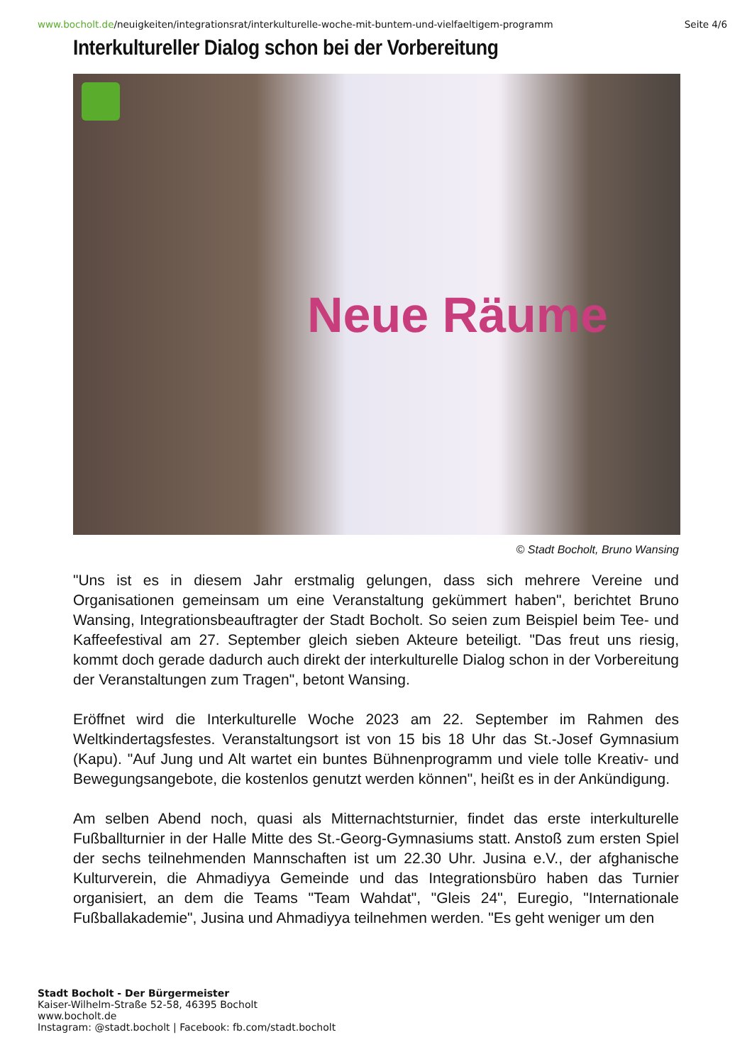www.bocholt.de/neuigkeiten/integrationsrat/interkulturelle-woche-mit-buntem-und-vielfaeltigem-programm
Seite 4/6
Interkultureller Dialog schon bei der Vorbereitung
Neue Räume
© Stadt Bocholt, Bruno Wansing
"Uns ist es in diesem Jahr erstmalig gelungen, dass sich mehrere Vereine und Organisationen gemeinsam um eine Veranstaltung gekümmert haben", berichtet Bruno Wansing, Integrationsbeauftragter der Stadt Bocholt. So seien zum Beispiel beim Tee- und Kaffeefestival am 27. September gleich sieben Akteure beteiligt. "Das freut uns riesig, kommt doch gerade dadurch auch direkt der interkulturelle Dialog schon in der Vorbereitung der Veranstaltungen zum Tragen", betont Wansing.
Eröffnet wird die Interkulturelle Woche 2023 am 22. September im Rahmen des Weltkindertagsfestes. Veranstaltungsort ist von 15 bis 18 Uhr das St.-Josef Gymnasium (Kapu). "Auf Jung und Alt wartet ein buntes Bühnenprogramm und viele tolle Kreativ- und Bewegungsangebote, die kostenlos genutzt werden können", heißt es in der Ankündigung.
Am selben Abend noch, quasi als Mitternachtsturnier, findet das erste interkulturelle Fußballturnier in der Halle Mitte des St.-Georg-Gymnasiums statt. Anstoß zum ersten Spiel der sechs teilnehmenden Mannschaften ist um 22.30 Uhr. Jusina e.V., der afghanische Kulturverein, die Ahmadiyya Gemeinde und das Integrationsbüro haben das Turnier organisiert, an dem die Teams "Team Wahdat", "Gleis 24", Euregio, "Internationale Fußballakademie", Jusina und Ahmadiyya teilnehmen werden. "Es geht weniger um den
Stadt Bocholt - Der Bürgermeister
Kaiser-Wilhelm-Straße 52-58, 46395 Bocholt
www.bocholt.de
Instagram: @stadt.bocholt | Facebook: fb.com/stadt.bocholt